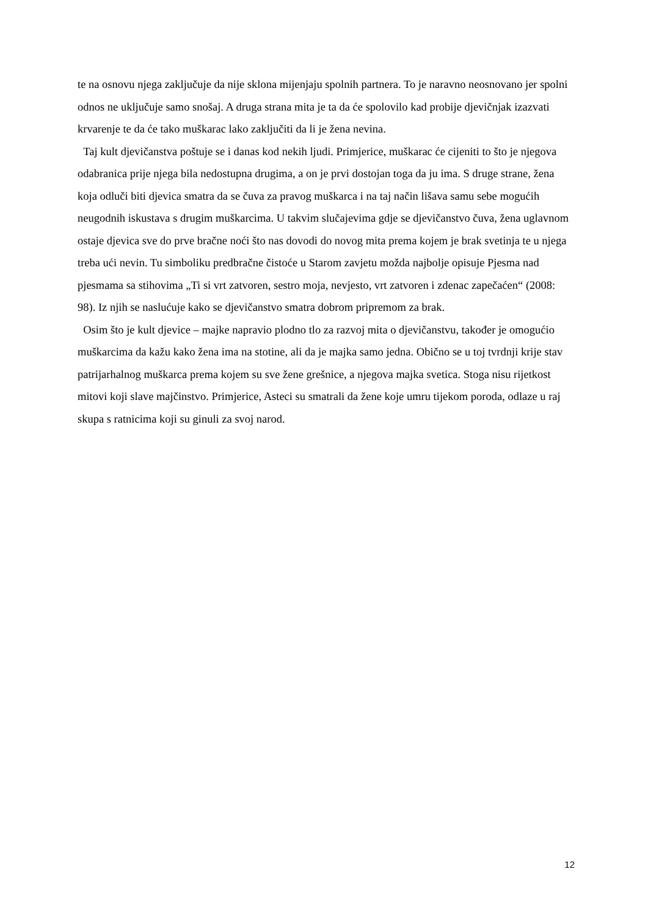te na osnovu njega zaključuje da nije sklona mijenjaju spolnih partnera. To je naravno neosnovano jer spolni odnos ne uključuje samo snošaj. A druga strana mita je ta da će spolovilo kad probije djevičnjak izazvati krvarenje te da će tako muškarac lako zaključiti da li je žena nevina.
Taj kult djevičanstva poštuje se i danas kod nekih ljudi. Primjerice, muškarac će cijeniti to što je njegova odabranica prije njega bila nedostupna drugima, a on je prvi dostojan toga da ju ima. S druge strane, žena koja odluči biti djevica smatra da se čuva za pravog muškarca i na taj način lišava samu sebe mogućih neugodnih iskustava s drugim muškarcima. U takvim slučajevima gdje se djevičanstvo čuva, žena uglavnom ostaje djevica sve do prve bračne noći što nas dovodi do novog mita prema kojem je brak svetinja te u njega treba ući nevin. Tu simboliku predbračne čistoće u Starom zavjetu možda najbolje opisuje Pjesma nad pjesmama sa stihovima „Ti si vrt zatvoren, sestro moja, nevjesto, vrt zatvoren i zdenac zapečaćen“ (2008: 98). Iz njih se naslućuje kako se djevičanstvo smatra dobrom pripremom za brak.
Osim što je kult djevice – majke napravio plodno tlo za razvoj mita o djevičanstvu, također je omogućio muškarcima da kažu kako žena ima na stotine, ali da je majka samo jedna. Obično se u toj tvrdnji krije stav patrijarhalnog muškarca prema kojem su sve žene grešnice, a njegova majka svetica. Stoga nisu rijetkost mitovi koji slave majčinstvo. Primjerice, Asteci su smatrali da žene koje umru tijekom poroda, odlaze u raj skupa s ratnicima koji su ginuli za svoj narod.
12